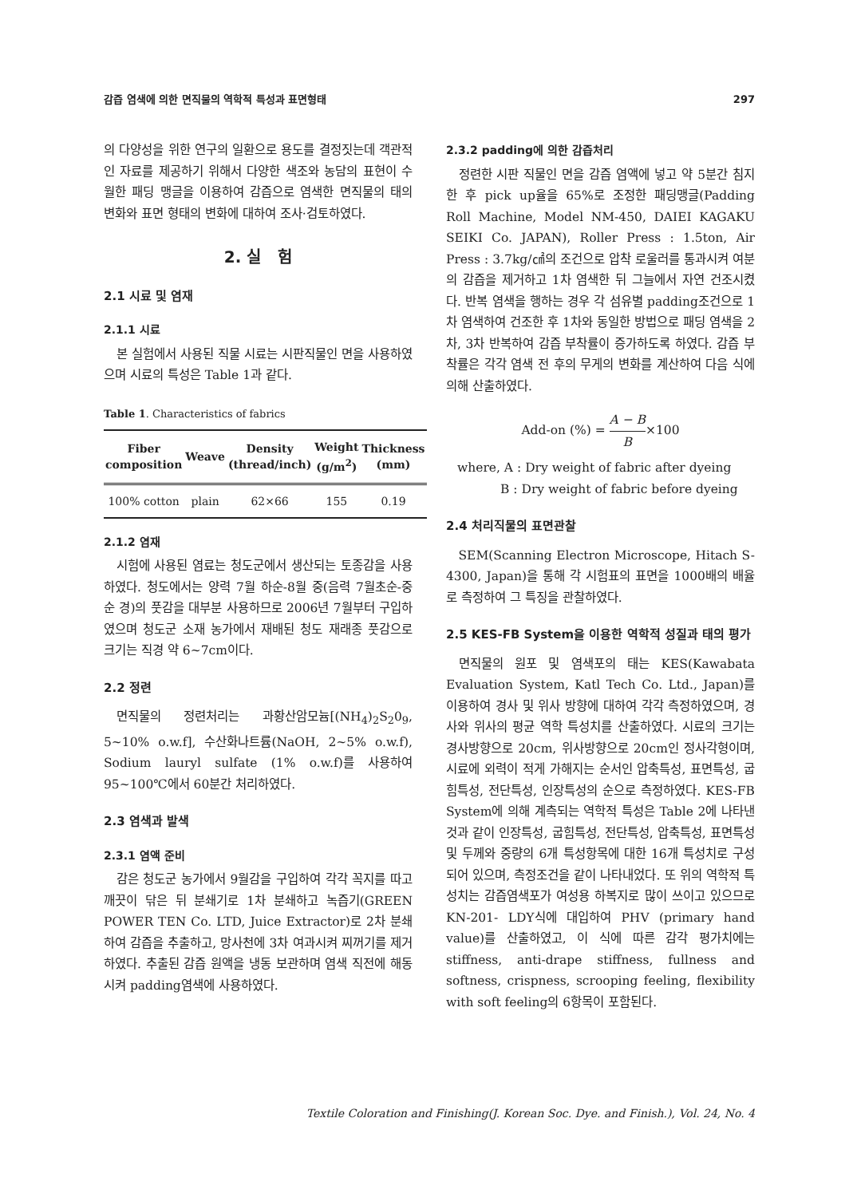감즙 염색에 의한 면직물의 역학적 특성과 표면형태 297
의 다양성을 위한 연구의 일환으로 용도를 결정짓는데 객관적인 자료를 제공하기 위해서 다양한 색조와 농담의 표현이 수월한 패딩 맹글을 이용하여 감즙으로 염색한 면직물의 태의 변화와 표면 형태의 변화에 대하여 조사·검토하였다.
2. 실 험
2.1 시료 및 염재
2.1.1 시료
본 실험에서 사용된 직물 시료는 시판직물인 면을 사용하였으며 시료의 특성은 Table 1과 같다.
Table 1. Characteristics of fabrics
| Fiber composition | Weave | Density (thread/inch) | Weight (g/m<sup>2</sup>) | Thickness (mm) |
| --- | --- | --- | --- | --- |
| 100% cotton | plain | 62×66 | 155 | 0.19 |
2.1.2 염재
시험에 사용된 염료는 청도군에서 생산되는 토종감을 사용하였다. 청도에서는 양력 7월 하순-8월 중(음력 7월초순-중순 경)의 풋감을 대부분 사용하므로 2006년 7월부터 구입하였으며 청도군 소재 농가에서 재배된 청도 재래종 풋감으로 크기는 직경 약 6~7cm이다.
2.2 정련
면직물의 정련처리는 과황산암모늄[(NH<sub>4</sub>)<sub>2</sub>S<sub>2</sub>0<sub>9</sub>, 5~10% o.w.f], 수산화나트륨(NaOH, 2~5% o.w.f), Sodium lauryl sulfate (1% o.w.f)를 사용하여 95~100℃에서 60분간 처리하였다.
2.3 염색과 발색
2.3.1 염액 준비
감은 청도군 농가에서 9월감을 구입하여 각각 꼭지를 따고 깨끗이 닦은 뒤 분쇄기로 1차 분쇄하고 녹즙기(GREEN POWER TEN Co. LTD, Juice Extractor)로 2차 분쇄하여 감즙을 추출하고, 망사천에 3차 여과시켜 찌꺼기를 제거하였다. 추출된 감즙 원액을 냉동 보관하며 염색 직전에 해동시켜 padding염색에 사용하였다.
2.3.2 padding에 의한 감즙처리
정련한 시판 직물인 면을 감즙 염액에 넣고 약 5분간 침지한 후 pick up율을 65%로 조정한 패딩맹글(Padding Roll Machine, Model NM-450, DAIEI KAGAKU SEIKI Co. JAPAN), Roller Press : 1.5ton, Air Press : 3.7kg/㎠의 조건으로 압착 로울러를 통과시켜 여분의 감즙을 제거하고 1차 염색한 뒤 그늘에서 자연 건조시켰다. 반복 염색을 행하는 경우 각 섬유별 padding조건으로 1차 염색하여 건조한 후 1차와 동일한 방법으로 패딩 염색을 2차, 3차 반복하여 감즙 부착률이 증가하도록 하였다. 감즙 부착률은 각각 염색 전 후의 무게의 변화를 계산하여 다음 식에 의해 산출하였다.
Add-on (%) = A − B B×100
where, A : Dry weight of fabric after dyeing
B : Dry weight of fabric before dyeing
2.4 처리직물의 표면관찰
SEM(Scanning Electron Microscope, Hitach S-4300, Japan)을 통해 각 시험표의 표면을 1000배의 배율로 측정하여 그 특징을 관찰하였다.
2.5 KES-FB System을 이용한 역학적 성질과 태의 평가
면직물의 원포 및 염색포의 태는 KES(Kawabata Evaluation System, Katl Tech Co. Ltd., Japan)를 이용하여 경사 및 위사 방향에 대하여 각각 측정하였으며, 경사와 위사의 평균 역학 특성치를 산출하였다. 시료의 크기는 경사방향으로 20cm, 위사방향으로 20cm인 정사각형이며, 시료에 외력이 적게 가해지는 순서인 압축특성, 표면특성, 굽힘특성, 전단특성, 인장특성의 순으로 측정하였다. KES-FB System에 의해 계측되는 역학적 특성은 Table 2에 나타낸 것과 같이 인장특성, 굽힘특성, 전단특성, 압축특성, 표면특성 및 두께와 중량의 6개 특성항목에 대한 16개 특성치로 구성되어 있으며, 측정조건을 같이 나타내었다. 또 위의 역학적 특성치는 감즙염색포가 여성용 하복지로 많이 쓰이고 있으므로 KN-201- LDY식에 대입하여 PHV (primary hand value)를 산출하였고, 이 식에 따른 감각 평가치에는 stiffness, anti-drape stiffness, fullness and softness, crispness, scrooping feeling, flexibility with soft feeling의 6항목이 포함된다.
Textile Coloration and Finishing(J. Korean Soc. Dye. and Finish.), Vol. 24, No. 4